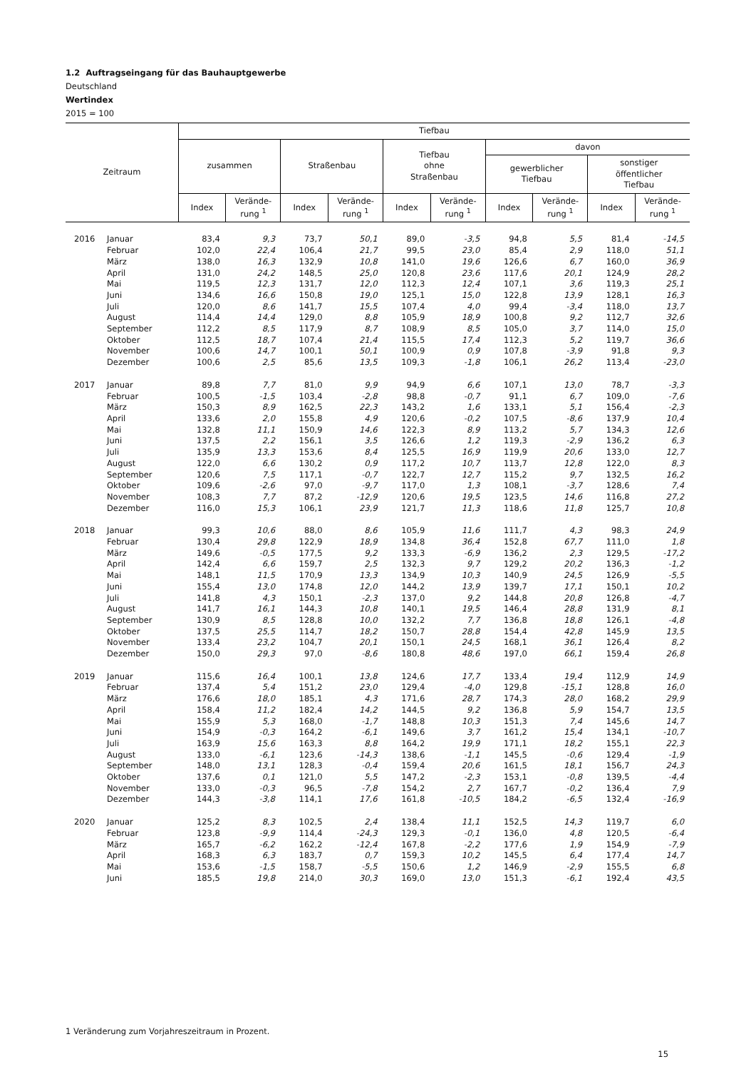1.2 Auftragseingang für das Bauhauptgewerbe
Deutschland
Wertindex
2015 = 100
| Zeitraum | | Tiefbau | | | | | | | | | |
| --- | --- | --- | --- | --- | --- | --- | --- | --- | --- | --- | --- |
| | | zusammen | | Straßenbau | | Tiefbau ohne Straßenbau | | davon | | | |
| | | | | | | | | gewerblicher Tiefbau | | sonstiger öffentlicher Tiefbau | |
| | | Index | Verände- rung <sup>1</sup> | Index | Verände- rung <sup>1</sup> | Index | Verände- rung <sup>1</sup> | Index | Verände- rung <sup>1</sup> | Index | Verände- rung <sup>1</sup> |
| 2016 | Januar | 83,4 | 9,3 | 73,7 | 50,1 | 89,0 | -3,5 | 94,8 | 5,5 | 81,4 | -14,5 |
| | Februar | 102,0 | 22,4 | 106,4 | 21,7 | 99,5 | 23,0 | 85,4 | 2,9 | 118,0 | 51,1 |
| | März | 138,0 | 16,3 | 132,9 | 10,8 | 141,0 | 19,6 | 126,6 | 6,7 | 160,0 | 36,9 |
| | April | 131,0 | 24,2 | 148,5 | 25,0 | 120,8 | 23,6 | 117,6 | 20,1 | 124,9 | 28,2 |
| | Mai | 119,5 | 12,3 | 131,7 | 12,0 | 112,3 | 12,4 | 107,1 | 3,6 | 119,3 | 25,1 |
| | Juni | 134,6 | 16,6 | 150,8 | 19,0 | 125,1 | 15,0 | 122,8 | 13,9 | 128,1 | 16,3 |
| | Juli | 120,0 | 8,6 | 141,7 | 15,5 | 107,4 | 4,0 | 99,4 | -3,4 | 118,0 | 13,7 |
| | August | 114,4 | 14,4 | 129,0 | 8,8 | 105,9 | 18,9 | 100,8 | 9,2 | 112,7 | 32,6 |
| | September | 112,2 | 8,5 | 117,9 | 8,7 | 108,9 | 8,5 | 105,0 | 3,7 | 114,0 | 15,0 |
| | Oktober | 112,5 | 18,7 | 107,4 | 21,4 | 115,5 | 17,4 | 112,3 | 5,2 | 119,7 | 36,6 |
| | November | 100,6 | 14,7 | 100,1 | 50,1 | 100,9 | 0,9 | 107,8 | -3,9 | 91,8 | 9,3 |
| | Dezember | 100,6 | 2,5 | 85,6 | 13,5 | 109,3 | -1,8 | 106,1 | 26,2 | 113,4 | -23,0 |
| 2017 | Januar | 89,8 | 7,7 | 81,0 | 9,9 | 94,9 | 6,6 | 107,1 | 13,0 | 78,7 | -3,3 |
| | Februar | 100,5 | -1,5 | 103,4 | -2,8 | 98,8 | -0,7 | 91,1 | 6,7 | 109,0 | -7,6 |
| | März | 150,3 | 8,9 | 162,5 | 22,3 | 143,2 | 1,6 | 133,1 | 5,1 | 156,4 | -2,3 |
| | April | 133,6 | 2,0 | 155,8 | 4,9 | 120,6 | -0,2 | 107,5 | -8,6 | 137,9 | 10,4 |
| | Mai | 132,8 | 11,1 | 150,9 | 14,6 | 122,3 | 8,9 | 113,2 | 5,7 | 134,3 | 12,6 |
| | Juni | 137,5 | 2,2 | 156,1 | 3,5 | 126,6 | 1,2 | 119,3 | -2,9 | 136,2 | 6,3 |
| | Juli | 135,9 | 13,3 | 153,6 | 8,4 | 125,5 | 16,9 | 119,9 | 20,6 | 133,0 | 12,7 |
| | August | 122,0 | 6,6 | 130,2 | 0,9 | 117,2 | 10,7 | 113,7 | 12,8 | 122,0 | 8,3 |
| | September | 120,6 | 7,5 | 117,1 | -0,7 | 122,7 | 12,7 | 115,2 | 9,7 | 132,5 | 16,2 |
| | Oktober | 109,6 | -2,6 | 97,0 | -9,7 | 117,0 | 1,3 | 108,1 | -3,7 | 128,6 | 7,4 |
| | November | 108,3 | 7,7 | 87,2 | -12,9 | 120,6 | 19,5 | 123,5 | 14,6 | 116,8 | 27,2 |
| | Dezember | 116,0 | 15,3 | 106,1 | 23,9 | 121,7 | 11,3 | 118,6 | 11,8 | 125,7 | 10,8 |
| 2018 | Januar | 99,3 | 10,6 | 88,0 | 8,6 | 105,9 | 11,6 | 111,7 | 4,3 | 98,3 | 24,9 |
| | Februar | 130,4 | 29,8 | 122,9 | 18,9 | 134,8 | 36,4 | 152,8 | 67,7 | 111,0 | 1,8 |
| | März | 149,6 | -0,5 | 177,5 | 9,2 | 133,3 | -6,9 | 136,2 | 2,3 | 129,5 | -17,2 |
| | April | 142,4 | 6,6 | 159,7 | 2,5 | 132,3 | 9,7 | 129,2 | 20,2 | 136,3 | -1,2 |
| | Mai | 148,1 | 11,5 | 170,9 | 13,3 | 134,9 | 10,3 | 140,9 | 24,5 | 126,9 | -5,5 |
| | Juni | 155,4 | 13,0 | 174,8 | 12,0 | 144,2 | 13,9 | 139,7 | 17,1 | 150,1 | 10,2 |
| | Juli | 141,8 | 4,3 | 150,1 | -2,3 | 137,0 | 9,2 | 144,8 | 20,8 | 126,8 | -4,7 |
| | August | 141,7 | 16,1 | 144,3 | 10,8 | 140,1 | 19,5 | 146,4 | 28,8 | 131,9 | 8,1 |
| | September | 130,9 | 8,5 | 128,8 | 10,0 | 132,2 | 7,7 | 136,8 | 18,8 | 126,1 | -4,8 |
| | Oktober | 137,5 | 25,5 | 114,7 | 18,2 | 150,7 | 28,8 | 154,4 | 42,8 | 145,9 | 13,5 |
| | November | 133,4 | 23,2 | 104,7 | 20,1 | 150,1 | 24,5 | 168,1 | 36,1 | 126,4 | 8,2 |
| | Dezember | 150,0 | 29,3 | 97,0 | -8,6 | 180,8 | 48,6 | 197,0 | 66,1 | 159,4 | 26,8 |
| 2019 | Januar | 115,6 | 16,4 | 100,1 | 13,8 | 124,6 | 17,7 | 133,4 | 19,4 | 112,9 | 14,9 |
| | Februar | 137,4 | 5,4 | 151,2 | 23,0 | 129,4 | -4,0 | 129,8 | -15,1 | 128,8 | 16,0 |
| | März | 176,6 | 18,0 | 185,1 | 4,3 | 171,6 | 28,7 | 174,3 | 28,0 | 168,2 | 29,9 |
| | April | 158,4 | 11,2 | 182,4 | 14,2 | 144,5 | 9,2 | 136,8 | 5,9 | 154,7 | 13,5 |
| | Mai | 155,9 | 5,3 | 168,0 | -1,7 | 148,8 | 10,3 | 151,3 | 7,4 | 145,6 | 14,7 |
| | Juni | 154,9 | -0,3 | 164,2 | -6,1 | 149,6 | 3,7 | 161,2 | 15,4 | 134,1 | -10,7 |
| | Juli | 163,9 | 15,6 | 163,3 | 8,8 | 164,2 | 19,9 | 171,1 | 18,2 | 155,1 | 22,3 |
| | August | 133,0 | -6,1 | 123,6 | -14,3 | 138,6 | -1,1 | 145,5 | -0,6 | 129,4 | -1,9 |
| | September | 148,0 | 13,1 | 128,3 | -0,4 | 159,4 | 20,6 | 161,5 | 18,1 | 156,7 | 24,3 |
| | Oktober | 137,6 | 0,1 | 121,0 | 5,5 | 147,2 | -2,3 | 153,1 | -0,8 | 139,5 | -4,4 |
| | November | 133,0 | -0,3 | 96,5 | -7,8 | 154,2 | 2,7 | 167,7 | -0,2 | 136,4 | 7,9 |
| | Dezember | 144,3 | -3,8 | 114,1 | 17,6 | 161,8 | -10,5 | 184,2 | -6,5 | 132,4 | -16,9 |
| 2020 | Januar | 125,2 | 8,3 | 102,5 | 2,4 | 138,4 | 11,1 | 152,5 | 14,3 | 119,7 | 6,0 |
| | Februar | 123,8 | -9,9 | 114,4 | -24,3 | 129,3 | -0,1 | 136,0 | 4,8 | 120,5 | -6,4 |
| | März | 165,7 | -6,2 | 162,2 | -12,4 | 167,8 | -2,2 | 177,6 | 1,9 | 154,9 | -7,9 |
| | April | 168,3 | 6,3 | 183,7 | 0,7 | 159,3 | 10,2 | 145,5 | 6,4 | 177,4 | 14,7 |
| | Mai | 153,6 | -1,5 | 158,7 | -5,5 | 150,6 | 1,2 | 146,9 | -2,9 | 155,5 | 6,8 |
| | Juni | 185,5 | 19,8 | 214,0 | 30,3 | 169,0 | 13,0 | 151,3 | -6,1 | 192,4 | 43,5 |
1 Veränderung zum Vorjahreszeitraum in Prozent.
15